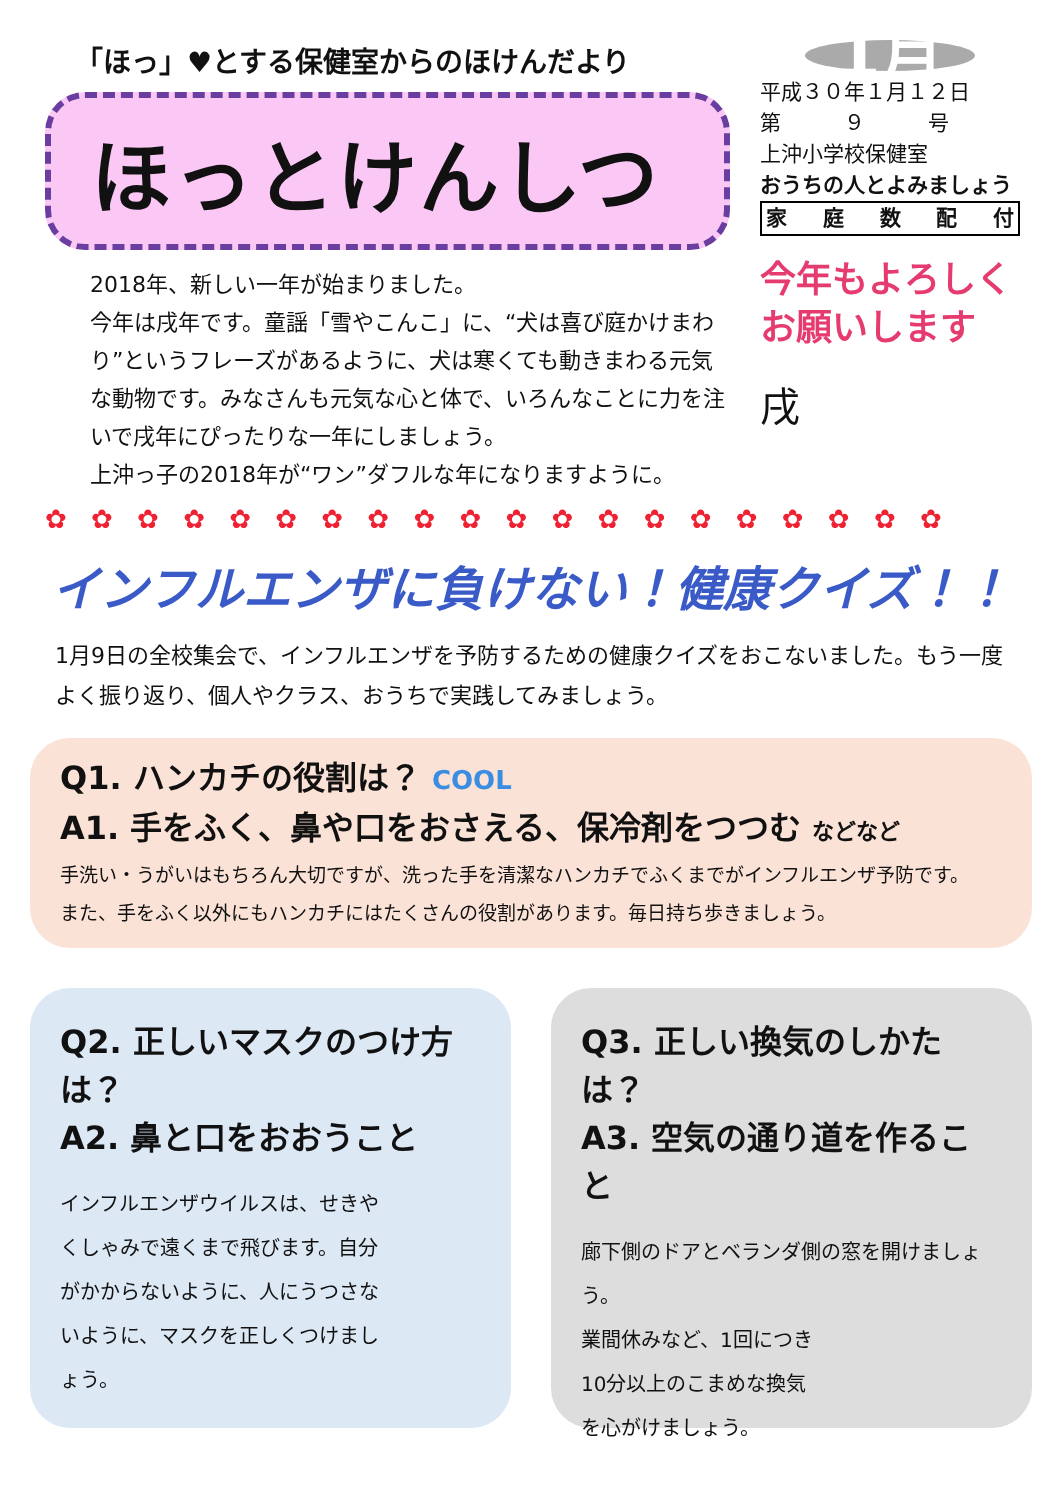「ほっ」♥とする保健室からのほけんだより
ほっとけんしつ
2018年、新しい一年が始まりました。
今年は戌年です。童謡「雪やこんこ」に、“犬は喜び庭かけまわり”というフレーズがあるように、犬は寒くても動きまわる元気な動物です。みなさんも元気な心と体で、いろんなことに力を注いで戌年にぴったりな一年にしましょう。
上沖っ子の2018年が“ワン”ダフルな年になりますように。
1月
平成３０年１月１２日
第　　　９　　　号
上沖小学校保健室
おうちの人とよみましょう
家庭数配付
今年もよろしく
お願いします
戌
✿ ✿ ✿ ✿ ✿ ✿ ✿ ✿ ✿ ✿ ✿ ✿ ✿ ✿ ✿ ✿ ✿ ✿ ✿ ✿
インフルエンザに負けない！健康クイズ！！
1月9日の全校集会で、インフルエンザを予防するための健康クイズをおこないました。もう一度よく振り返り、個人やクラス、おうちで実践してみましょう。
Q1. ハンカチの役割は？ COOL
A1. 手をふく、鼻や口をおさえる、保冷剤をつつむ などなど
手洗い・うがいはもちろん大切ですが、洗った手を清潔なハンカチでふくまでがインフルエンザ予防です。
また、手をふく以外にもハンカチにはたくさんの役割があります。毎日持ち歩きましょう。
Q2. 正しいマスクのつけ方は？
A2. 鼻と口をおおうこと
インフルエンザウイルスは、せきやくしゃみで遠くまで飛びます。自分がかからないように、人にうつさないように、マスクを正しくつけましょう。
Q3. 正しい換気のしかたは？
A3. 空気の通り道を作ること
廊下側のドアとベランダ側の窓を開けましょう。
業間休みなど、1回につき
10分以上のこまめな換気
を心がけましょう。